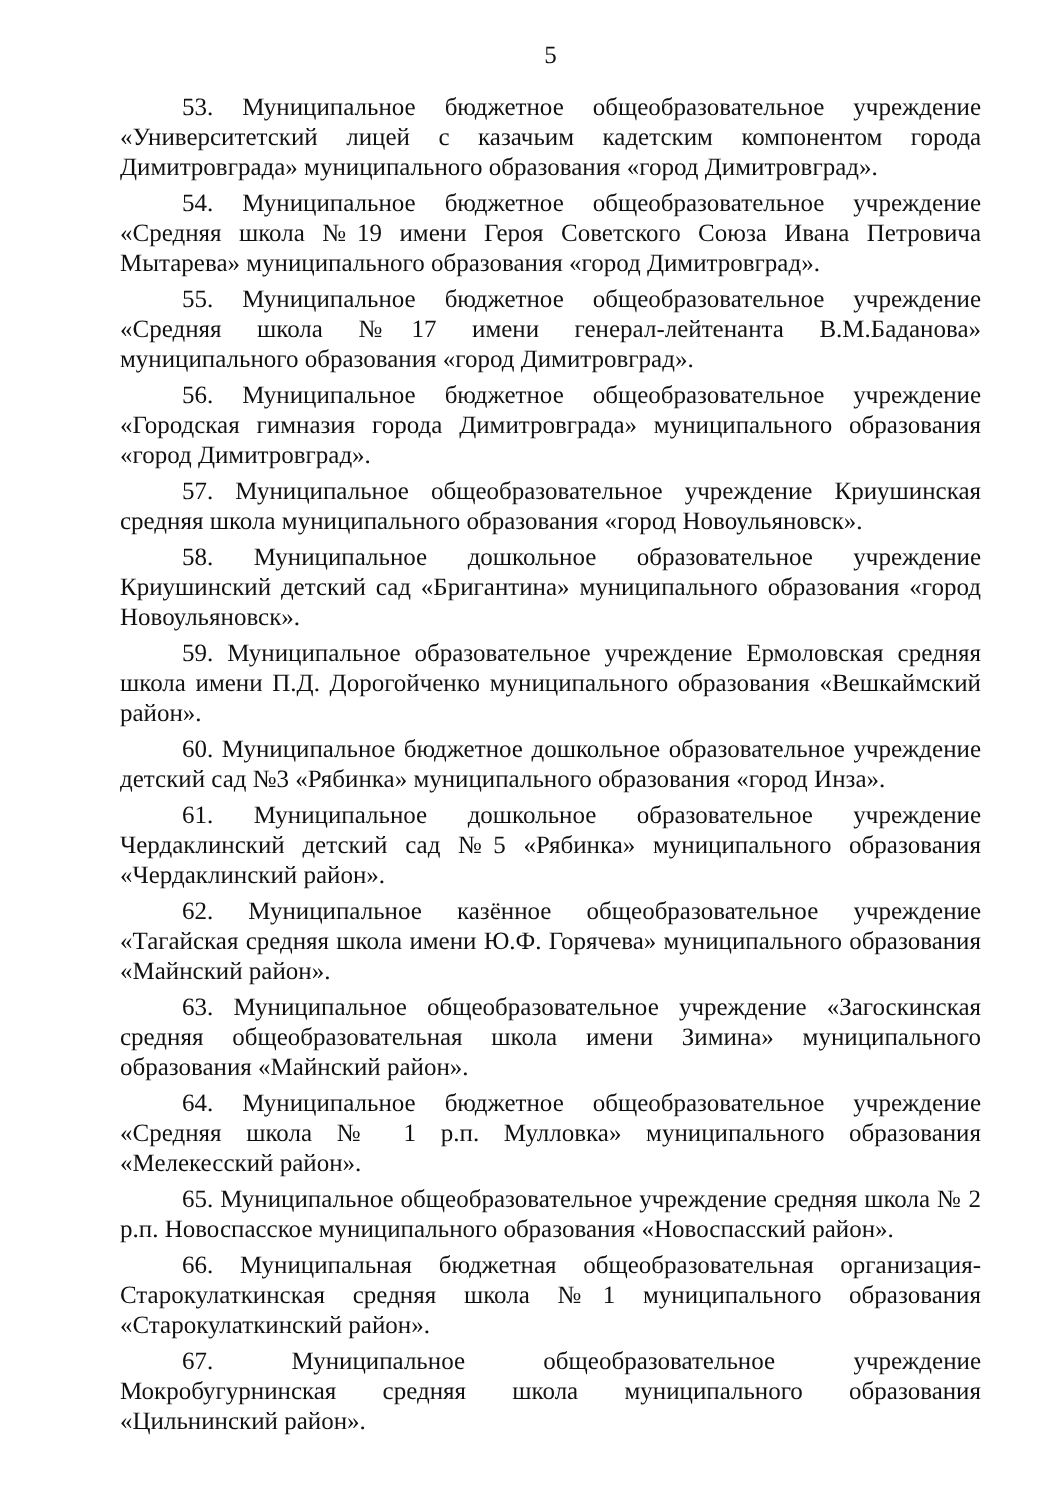5
53. Муниципальное бюджетное общеобразовательное учреждение «Университетский лицей с казачьим кадетским компонентом города Димитровграда» муниципального образования «город Димитровград».
54. Муниципальное бюджетное общеобразовательное учреждение «Средняя школа №19 имени Героя Советского Союза Ивана Петровича Мытарева» муниципального образования «город Димитровград».
55. Муниципальное бюджетное общеобразовательное учреждение «Средняя школа №17 имени генерал-лейтенанта В.М.Баданова» муниципального образования «город Димитровград».
56. Муниципальное бюджетное общеобразовательное учреждение «Городская гимназия города Димитровграда» муниципального образования «город Димитровград».
57. Муниципальное общеобразовательное учреждение Криушинская средняя школа муниципального образования «город Новоульяновск».
58. Муниципальное дошкольное образовательное учреждение Криушинский детский сад «Бригантина» муниципального образования «город Новоульяновск».
59. Муниципальное образовательное учреждение Ермоловская средняя школа имени П.Д. Дорогойченко муниципального образования «Вешкаймский район».
60. Муниципальное бюджетное дошкольное образовательное учреждение детский сад №3 «Рябинка» муниципального образования «город Инза».
61. Муниципальное дошкольное образовательное учреждение Чердаклинский детский сад №5 «Рябинка» муниципального образования «Чердаклинский район».
62. Муниципальное казённое общеобразовательное учреждение «Тагайская средняя школа имени Ю.Ф. Горячева» муниципального образования «Майнский район».
63. Муниципальное общеобразовательное учреждение «Загоскинская средняя общеобразовательная школа имени Зимина» муниципального образования «Майнский район».
64. Муниципальное бюджетное общеобразовательное учреждение «Средняя школа № 1 р.п. Мулловка» муниципального образования «Мелекесский район».
65. Муниципальное общеобразовательное учреждение средняя школа № 2 р.п. Новоспасское муниципального образования «Новоспасский район».
66. Муниципальная бюджетная общеобразовательная организация-Старокулаткинская средняя школа №1 муниципального образования «Старокулаткинский район».
67. Муниципальное общеобразовательное учреждение Мокробугурнинская средняя школа муниципального образования «Цильнинский район».